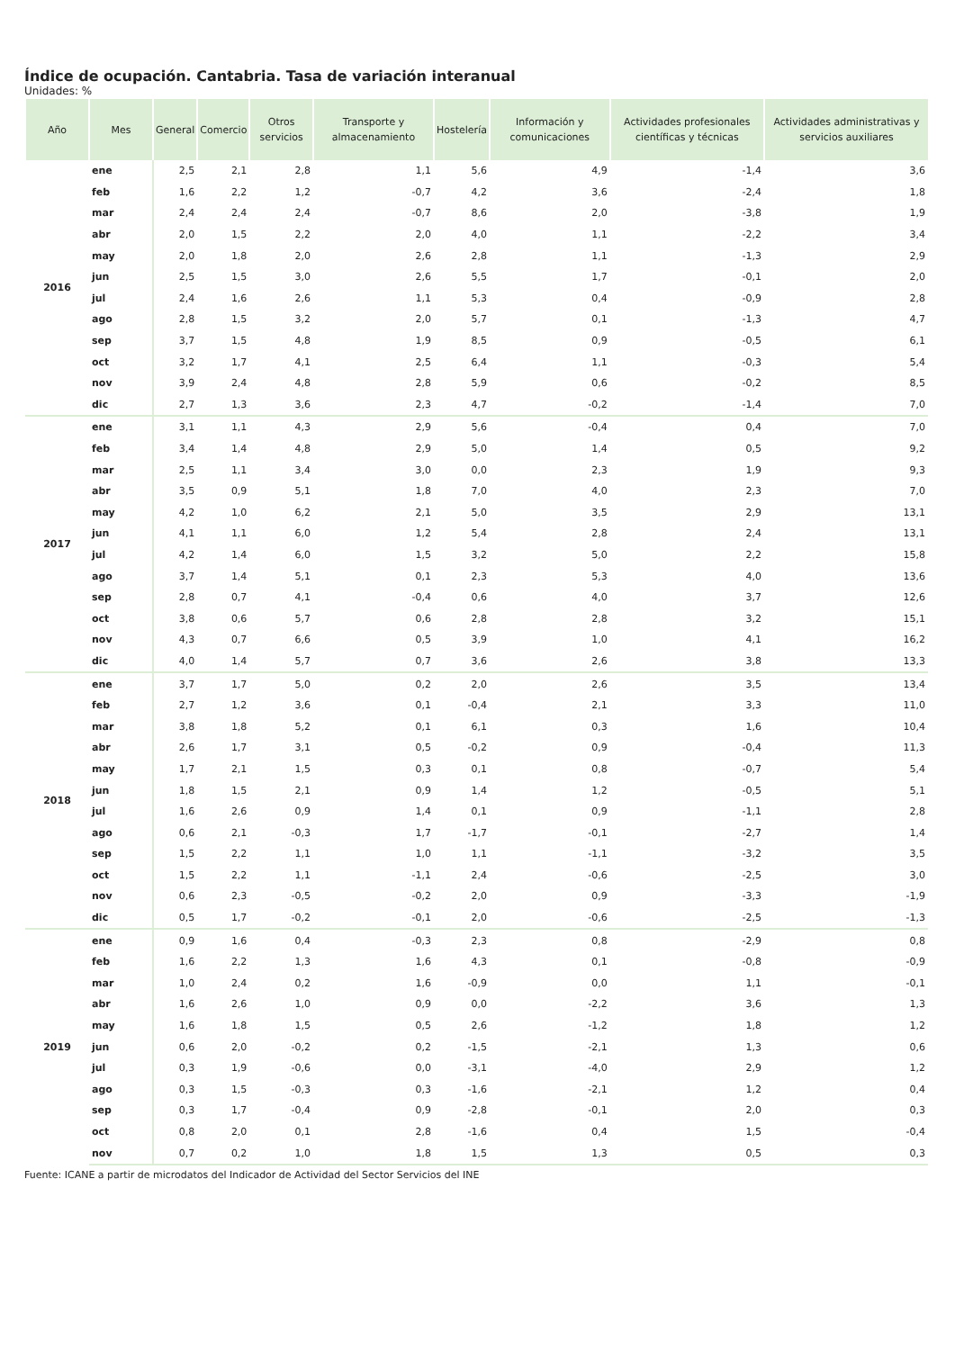Índice de ocupación. Cantabria. Tasa de variación interanual
Unidades: %
| Año | Mes | General | Comercio | Otros servicios | Transporte y almacenamiento | Hostelería | Información y comunicaciones | Actividades profesionales científicas y técnicas | Actividades administrativas y servicios auxiliares |
| --- | --- | --- | --- | --- | --- | --- | --- | --- | --- |
| 2016 | ene | 2,5 | 2,1 | 2,8 | 1,1 | 5,6 | 4,9 | -1,4 | 3,6 |
| | feb | 1,6 | 2,2 | 1,2 | -0,7 | 4,2 | 3,6 | -2,4 | 1,8 |
| | mar | 2,4 | 2,4 | 2,4 | -0,7 | 8,6 | 2,0 | -3,8 | 1,9 |
| | abr | 2,0 | 1,5 | 2,2 | 2,0 | 4,0 | 1,1 | -2,2 | 3,4 |
| | may | 2,0 | 1,8 | 2,0 | 2,6 | 2,8 | 1,1 | -1,3 | 2,9 |
| | jun | 2,5 | 1,5 | 3,0 | 2,6 | 5,5 | 1,7 | -0,1 | 2,0 |
| | jul | 2,4 | 1,6 | 2,6 | 1,1 | 5,3 | 0,4 | -0,9 | 2,8 |
| | ago | 2,8 | 1,5 | 3,2 | 2,0 | 5,7 | 0,1 | -1,3 | 4,7 |
| | sep | 3,7 | 1,5 | 4,8 | 1,9 | 8,5 | 0,9 | -0,5 | 6,1 |
| | oct | 3,2 | 1,7 | 4,1 | 2,5 | 6,4 | 1,1 | -0,3 | 5,4 |
| | nov | 3,9 | 2,4 | 4,8 | 2,8 | 5,9 | 0,6 | -0,2 | 8,5 |
| | dic | 2,7 | 1,3 | 3,6 | 2,3 | 4,7 | -0,2 | -1,4 | 7,0 |
| 2017 | ene | 3,1 | 1,1 | 4,3 | 2,9 | 5,6 | -0,4 | 0,4 | 7,0 |
| | feb | 3,4 | 1,4 | 4,8 | 2,9 | 5,0 | 1,4 | 0,5 | 9,2 |
| | mar | 2,5 | 1,1 | 3,4 | 3,0 | 0,0 | 2,3 | 1,9 | 9,3 |
| | abr | 3,5 | 0,9 | 5,1 | 1,8 | 7,0 | 4,0 | 2,3 | 7,0 |
| | may | 4,2 | 1,0 | 6,2 | 2,1 | 5,0 | 3,5 | 2,9 | 13,1 |
| | jun | 4,1 | 1,1 | 6,0 | 1,2 | 5,4 | 2,8 | 2,4 | 13,1 |
| | jul | 4,2 | 1,4 | 6,0 | 1,5 | 3,2 | 5,0 | 2,2 | 15,8 |
| | ago | 3,7 | 1,4 | 5,1 | 0,1 | 2,3 | 5,3 | 4,0 | 13,6 |
| | sep | 2,8 | 0,7 | 4,1 | -0,4 | 0,6 | 4,0 | 3,7 | 12,6 |
| | oct | 3,8 | 0,6 | 5,7 | 0,6 | 2,8 | 2,8 | 3,2 | 15,1 |
| | nov | 4,3 | 0,7 | 6,6 | 0,5 | 3,9 | 1,0 | 4,1 | 16,2 |
| | dic | 4,0 | 1,4 | 5,7 | 0,7 | 3,6 | 2,6 | 3,8 | 13,3 |
| 2018 | ene | 3,7 | 1,7 | 5,0 | 0,2 | 2,0 | 2,6 | 3,5 | 13,4 |
| | feb | 2,7 | 1,2 | 3,6 | 0,1 | -0,4 | 2,1 | 3,3 | 11,0 |
| | mar | 3,8 | 1,8 | 5,2 | 0,1 | 6,1 | 0,3 | 1,6 | 10,4 |
| | abr | 2,6 | 1,7 | 3,1 | 0,5 | -0,2 | 0,9 | -0,4 | 11,3 |
| | may | 1,7 | 2,1 | 1,5 | 0,3 | 0,1 | 0,8 | -0,7 | 5,4 |
| | jun | 1,8 | 1,5 | 2,1 | 0,9 | 1,4 | 1,2 | -0,5 | 5,1 |
| | jul | 1,6 | 2,6 | 0,9 | 1,4 | 0,1 | 0,9 | -1,1 | 2,8 |
| | ago | 0,6 | 2,1 | -0,3 | 1,7 | -1,7 | -0,1 | -2,7 | 1,4 |
| | sep | 1,5 | 2,2 | 1,1 | 1,0 | 1,1 | -1,1 | -3,2 | 3,5 |
| | oct | 1,5 | 2,2 | 1,1 | -1,1 | 2,4 | -0,6 | -2,5 | 3,0 |
| | nov | 0,6 | 2,3 | -0,5 | -0,2 | 2,0 | 0,9 | -3,3 | -1,9 |
| | dic | 0,5 | 1,7 | -0,2 | -0,1 | 2,0 | -0,6 | -2,5 | -1,3 |
| 2019 | ene | 0,9 | 1,6 | 0,4 | -0,3 | 2,3 | 0,8 | -2,9 | 0,8 |
| | feb | 1,6 | 2,2 | 1,3 | 1,6 | 4,3 | 0,1 | -0,8 | -0,9 |
| | mar | 1,0 | 2,4 | 0,2 | 1,6 | -0,9 | 0,0 | 1,1 | -0,1 |
| | abr | 1,6 | 2,6 | 1,0 | 0,9 | 0,0 | -2,2 | 3,6 | 1,3 |
| | may | 1,6 | 1,8 | 1,5 | 0,5 | 2,6 | -1,2 | 1,8 | 1,2 |
| | jun | 0,6 | 2,0 | -0,2 | 0,2 | -1,5 | -2,1 | 1,3 | 0,6 |
| | jul | 0,3 | 1,9 | -0,6 | 0,0 | -3,1 | -4,0 | 2,9 | 1,2 |
| | ago | 0,3 | 1,5 | -0,3 | 0,3 | -1,6 | -2,1 | 1,2 | 0,4 |
| | sep | 0,3 | 1,7 | -0,4 | 0,9 | -2,8 | -0,1 | 2,0 | 0,3 |
| | oct | 0,8 | 2,0 | 0,1 | 2,8 | -1,6 | 0,4 | 1,5 | -0,4 |
| | nov | 0,7 | 0,2 | 1,0 | 1,8 | 1,5 | 1,3 | 0,5 | 0,3 |
Fuente: ICANE a partir de microdatos del Indicador de Actividad del Sector Servicios del INE